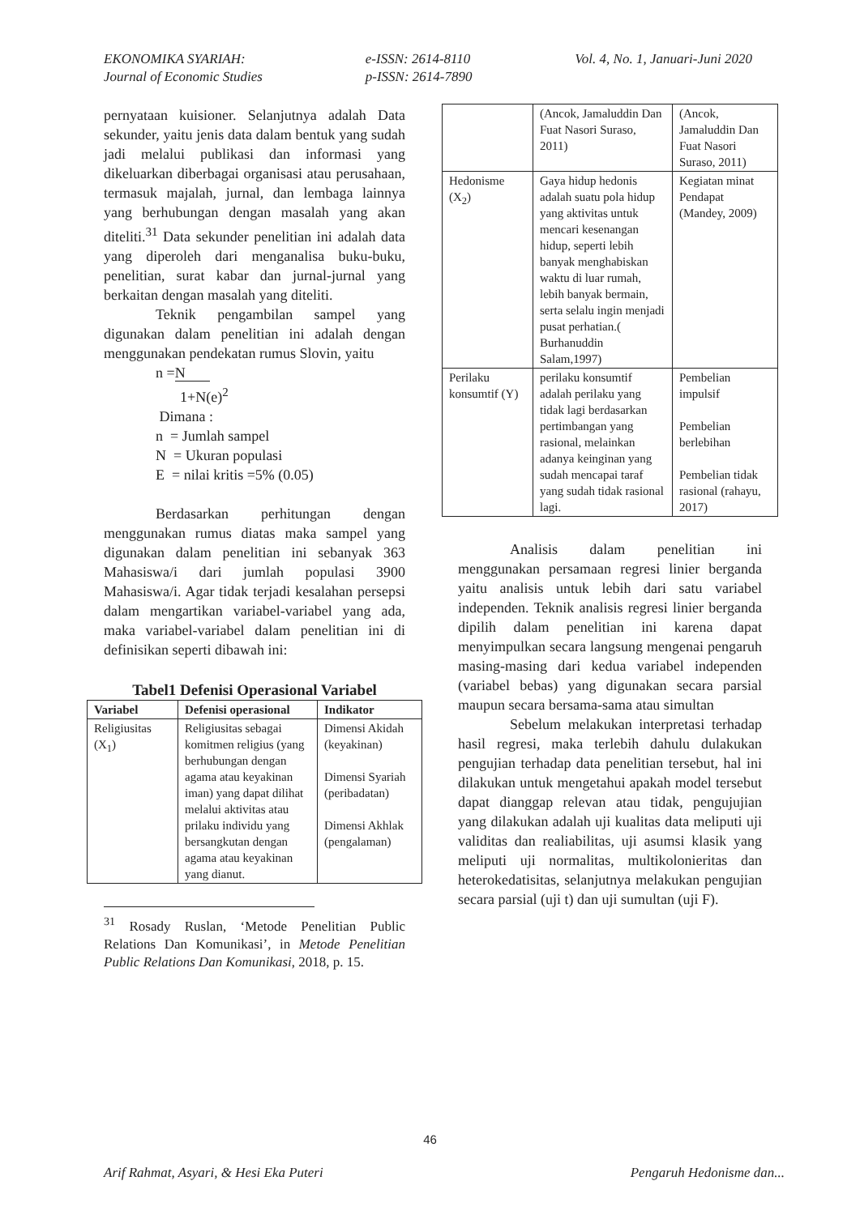EKONOMIKA SYARIAH:
Journal of Economic Studies
e-ISSN: 2614-8110
p-ISSN: 2614-7890
Vol. 4, No. 1, Januari-Juni 2020
pernyataan kuisioner. Selanjutnya adalah Data sekunder, yaitu jenis data dalam bentuk yang sudah jadi melalui publikasi dan informasi yang dikeluarkan diberbagai organisasi atau perusahaan, termasuk majalah, jurnal, dan lembaga lainnya yang berhubungan dengan masalah yang akan diteliti.<sup>31</sup> Data sekunder penelitian ini adalah data yang diperoleh dari menganalisa buku-buku, penelitian, surat kabar dan jurnal-jurnal yang berkaitan dengan masalah yang diteliti.
Teknik pengambilan sampel yang digunakan dalam penelitian ini adalah dengan menggunakan pendekatan rumus Slovin, yaitu
n =N
1+N(e)<sup>2</sup>
Dimana :
n = Jumlah sampel
N = Ukuran populasi
E = nilai kritis =5% (0.05)
Berdasarkan perhitungan dengan menggunakan rumus diatas maka sampel yang digunakan dalam penelitian ini sebanyak 363 Mahasiswa/i dari jumlah populasi 3900 Mahasiswa/i. Agar tidak terjadi kesalahan persepsi dalam mengartikan variabel-variabel yang ada, maka variabel-variabel dalam penelitian ini di definisikan seperti dibawah ini:
Tabel1 Defenisi Operasional Variabel
| Variabel | Defenisi operasional | Indikator |
| --- | --- | --- |
| Religiusitas (X<sub>1</sub>) | Religiusitas sebagai komitmen religius (yang berhubungan dengan agama atau keyakinan iman) yang dapat dilihat melalui aktivitas atau prilaku individu yang bersangkutan dengan agama atau keyakinan yang dianut. | Dimensi Akidah (keyakinan) Dimensi Syariah (peribadatan) Dimensi Akhlak (pengalaman) |
<sup>31</sup> Rosady Ruslan, ‘Metode Penelitian Public Relations Dan Komunikasi’, in Metode Penelitian Public Relations Dan Komunikasi, 2018, p. 15.
| | (Ancok, Jamaluddin Dan Fuat Nasori Suraso, 2011) | (Ancok, Jamaluddin Dan Fuat Nasori Suraso, 2011) |
| Hedonisme (X<sub>2</sub>) | Gaya hidup hedonis adalah suatu pola hidup yang aktivitas untuk mencari kesenangan hidup, seperti lebih banyak menghabiskan waktu di luar rumah, lebih banyak bermain, serta selalu ingin menjadi pusat perhatian.( Burhanuddin Salam,1997) | Kegiatan minat Pendapat (Mandey, 2009) |
| Perilaku konsumtif (Y) | perilaku konsumtif adalah perilaku yang tidak lagi berdasarkan pertimbangan yang rasional, melainkan adanya keinginan yang sudah mencapai taraf yang sudah tidak rasional lagi. | Pembelian impulsif Pembelian berlebihan Pembelian tidak rasional (rahayu, 2017) |
Analisis dalam penelitian ini menggunakan persamaan regresi linier berganda yaitu analisis untuk lebih dari satu variabel independen. Teknik analisis regresi linier berganda dipilih dalam penelitian ini karena dapat menyimpulkan secara langsung mengenai pengaruh masing-masing dari kedua variabel independen (variabel bebas) yang digunakan secara parsial maupun secara bersama-sama atau simultan
Sebelum melakukan interpretasi terhadap hasil regresi, maka terlebih dahulu dulakukan pengujian terhadap data penelitian tersebut, hal ini dilakukan untuk mengetahui apakah model tersebut dapat dianggap relevan atau tidak, pengujujian yang dilakukan adalah uji kualitas data meliputi uji validitas dan realiabilitas, uji asumsi klasik yang meliputi uji normalitas, multikolonieritas dan heterokedatisitas, selanjutnya melakukan pengujian secara parsial (uji t) dan uji sumultan (uji F).
46
Arif Rahmat, Asyari, & Hesi Eka Puteri
Pengaruh Hedonisme dan...